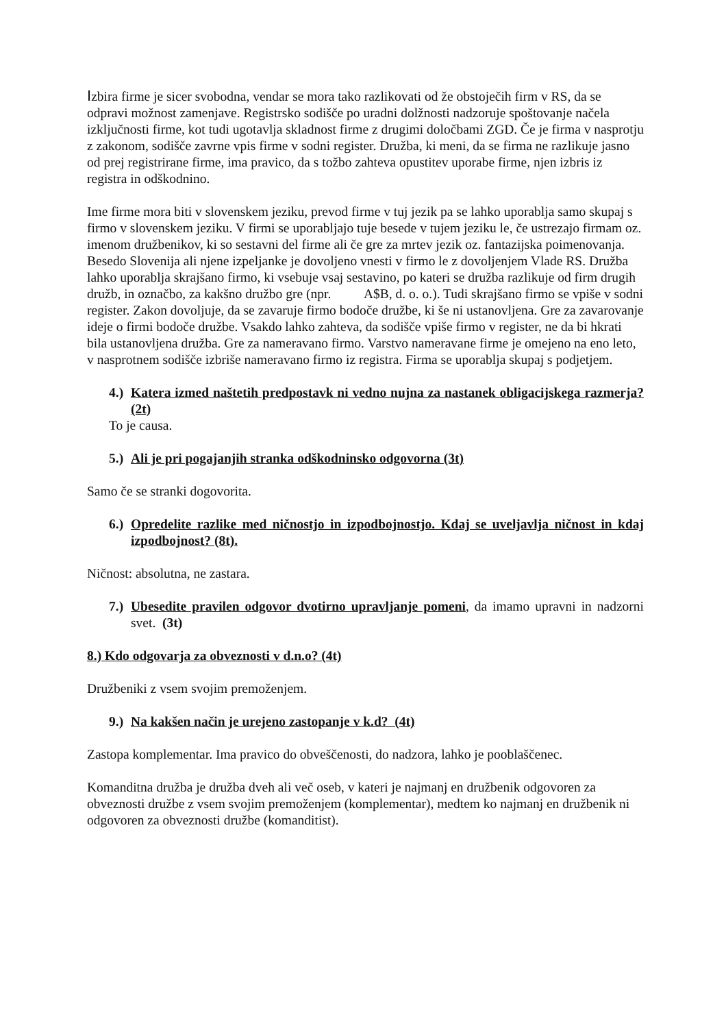Izbira firme je sicer svobodna, vendar se mora tako razlikovati od že obstoječih firm v RS, da se odpravi možnost zamenjave. Registrsko sodišče po uradni dolžnosti nadzoruje spoštovanje načela izključnosti firme, kot tudi ugotavlja skladnost firme z drugimi določbami ZGD. Če je firma v nasprotju z zakonom, sodišče zavrne vpis firme v sodni register. Družba, ki meni, da se firma ne razlikuje jasno od prej registrirane firme, ima pravico, da s tožbo zahteva opustitev uporabe firme, njen izbris iz registra in odškodnino.
Ime firme mora biti v slovenskem jeziku, prevod firme v tuj jezik pa se lahko uporablja samo skupaj s firmo v slovenskem jeziku. V firmi se uporabljajo tuje besede v tujem jeziku le, če ustrezajo firmam oz. imenom družbenikov, ki so sestavni del firme ali če gre za mrtev jezik oz. fantazijska poimenovanja. Besedo Slovenija ali njene izpeljanke je dovoljeno vnesti v firmo le z dovoljenjem Vlade RS. Družba lahko uporablja skrajšano firmo, ki vsebuje vsaj sestavino, po kateri se družba razlikuje od firm drugih družb, in označbo, za kakšno družbo gre (npr. A$B, d. o. o.). Tudi skrajšano firmo se vpiše v sodni register. Zakon dovoljuje, da se zavaruje firmo bodoče družbe, ki še ni ustanovljena. Gre za zavarovanje ideje o firmi bodoče družbe. Vsakdo lahko zahteva, da sodišče vpiše firmo v register, ne da bi hkrati bila ustanovljena družba. Gre za nameravano firmo. Varstvo nameravane firme je omejeno na eno leto, v nasprotnem sodišče izbriše nameravano firmo iz registra. Firma se uporablja skupaj s podjetjem.
4.) Katera izmed naštetih predpostavk ni vedno nujna za nastanek obligacijskega razmerja? (2t)
To je causa.
5.) Ali je pri pogajanjih stranka odškodninsko odgovorna (3t)
Samo če se stranki dogovorita.
6.) Opredelite razlike med ničnostjo in izpodbojnostjo. Kdaj se uveljavlja ničnost in kdaj izpodbojnost? (8t).
Ničnost: absolutna, ne zastara.
7.) Ubesedite pravilen odgovor dvotirno upravljanje pomeni, da imamo upravni in nadzorni svet. (3t)
8.) Kdo odgovarja za obveznosti v d.n.o? (4t)
Družbeniki z vsem svojim premoženjem.
9.) Na kakšen način je urejeno zastopanje v k.d? (4t)
Zastopa komplementar. Ima pravico do obveščenosti, do nadzora, lahko je pooblaščenec.
Komanditna družba je družba dveh ali več oseb, v kateri je najmanj en družbenik odgovoren za obveznosti družbe z vsem svojim premoženjem (komplementar), medtem ko najmanj en družbenik ni odgovoren za obveznosti družbe (komanditist).